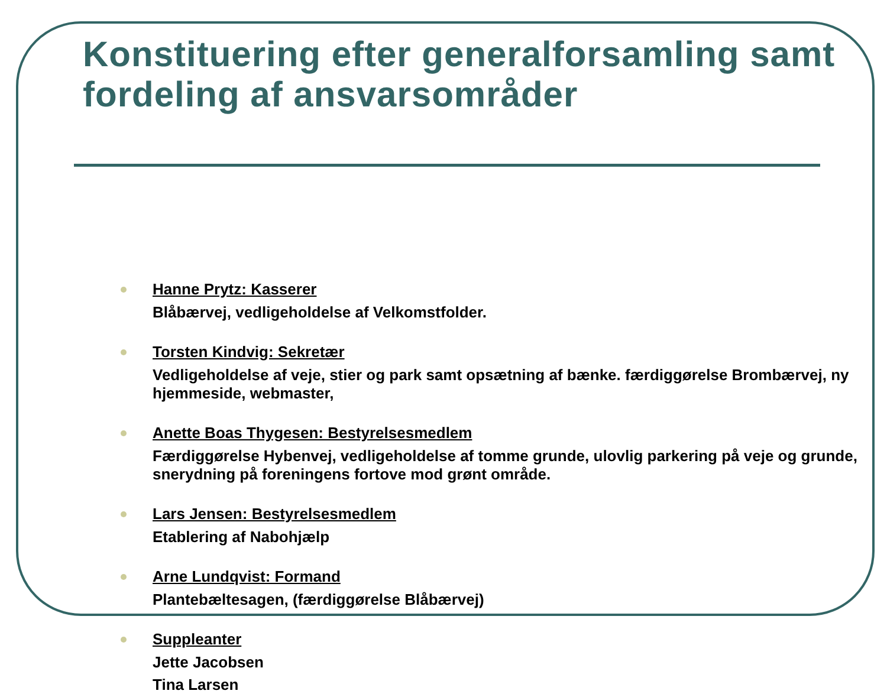Konstituering efter generalforsamling samt fordeling af ansvarsområder
Hanne Prytz: Kasserer
Blåbærvej, vedligeholdelse af Velkomstfolder.
Torsten Kindvig: Sekretær
Vedligeholdelse af veje, stier og park samt opsætning af bænke. færdiggørelse Brombærvej, ny hjemmeside, webmaster,
Anette Boas Thygesen: Bestyrelsesmedlem
Færdiggørelse Hybenvej, vedligeholdelse af tomme grunde, ulovlig parkering på veje og grunde, snerydning på foreningens fortove mod grønt område.
Lars Jensen: Bestyrelsesmedlem
Etablering af Nabohjælp
Arne Lundqvist: Formand
Plantebæltesagen, (færdiggørelse Blåbærvej)
Suppleanter
Jette Jacobsen
Tina Larsen